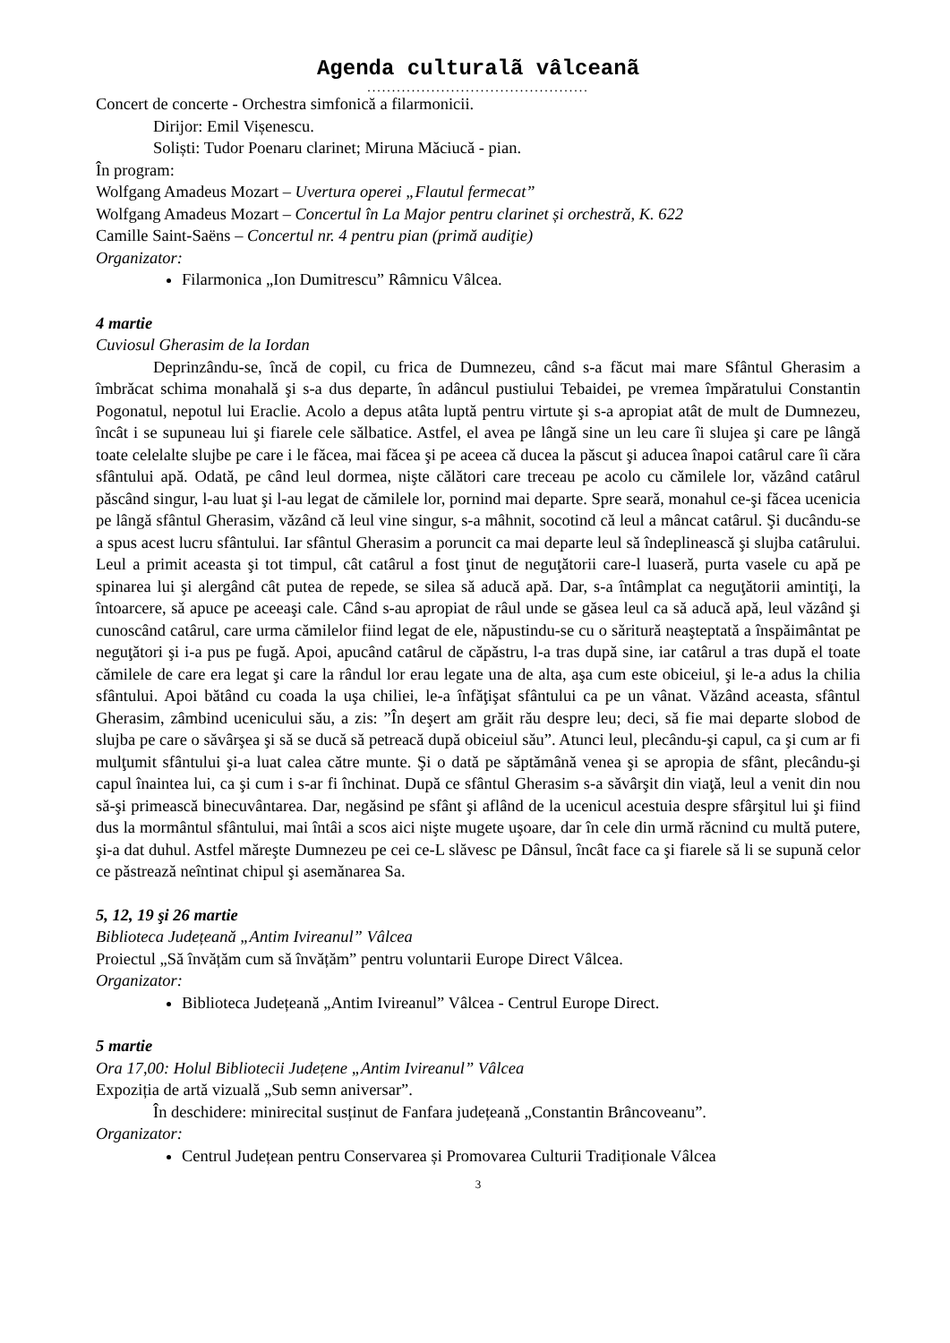Agenda culturalã vâlceanã
.............................................
Concert de concerte - Orchestra simfonică a filarmonicii.
Dirijor: Emil Vișenescu.
Soliști: Tudor Poenaru clarinet; Miruna Măciucă - pian.
În program:
Wolfgang Amadeus Mozart – Uvertura operei „Flautul fermecat”
Wolfgang Amadeus Mozart – Concertul în La Major pentru clarinet și orchestră, K. 622
Camille Saint-Saëns – Concertul nr. 4 pentru pian (primă audiţie)
Organizator:
Filarmonica „Ion Dumitrescu” Râmnicu Vâlcea.
4 martie
Cuviosul Gherasim de la Iordan
Deprinzându-se, încă de copil, cu frica de Dumnezeu, când s-a făcut mai mare Sfântul Gherasim a îmbrăcat schima monahală şi s-a dus departe, în adâncul pustiului Tebaidei, pe vremea împăratului Constantin Pogonatul, nepotul lui Eraclie. Acolo a depus atâta luptă pentru virtute şi s-a apropiat atât de mult de Dumnezeu, încât i se supuneau lui şi fiarele cele sălbatice. Astfel, el avea pe lângă sine un leu care îi slujea şi care pe lângă toate celelalte slujbe pe care i le făcea, mai făcea şi pe aceea că ducea la păscut şi aducea înapoi catârul care îi căra sfântului apă. Odată, pe când leul dormea, nişte călători care treceau pe acolo cu cămilele lor, văzând catârul păscând singur, l-au luat şi l-au legat de cămilele lor, pornind mai departe. Spre seară, monahul ce-şi făcea ucenicia pe lângă sfântul Gherasim, văzând că leul vine singur, s-a mâhnit, socotind că leul a mâncat catârul. Şi ducându-se a spus acest lucru sfântului. Iar sfântul Gherasim a poruncit ca mai departe leul să îndeplinească şi slujba catârului. Leul a primit aceasta şi tot timpul, cât catârul a fost ţinut de neguţătorii care-l luaseră, purta vasele cu apă pe spinarea lui şi alergând cât putea de repede, se silea să aducă apă. Dar, s-a întâmplat ca neguţătorii amintiţi, la întoarcere, să apuce pe aceeaşi cale. Când s-au apropiat de râul unde se găsea leul ca să aducă apă, leul văzând şi cunoscând catârul, care urma cămilelor fiind legat de ele, năpustindu-se cu o săritură neaşteptată a înspăimântat pe neguţători şi i-a pus pe fugă. Apoi, apucând catârul de căpăstru, l-a tras după sine, iar catârul a tras după el toate cămilele de care era legat şi care la rândul lor erau legate una de alta, aşa cum este obiceiul, şi le-a adus la chilia sfântului. Apoi bătând cu coada la uşa chiliei, le-a înfăţişat sfântului ca pe un vânat. Văzând aceasta, sfântul Gherasim, zâmbind ucenicului său, a zis: ”În deşert am grăit rău despre leu; deci, să fie mai departe slobod de slujba pe care o săvârşea şi să se ducă să petreacă după obiceiul său”. Atunci leul, plecându-şi capul, ca şi cum ar fi mulţumit sfântului şi-a luat calea către munte. Şi o dată pe săptămână venea şi se apropia de sfânt, plecându-şi capul înaintea lui, ca şi cum i s-ar fi închinat. După ce sfântul Gherasim s-a săvârşit din viaţă, leul a venit din nou să-şi primească binecuvântarea. Dar, negăsind pe sfânt şi aflând de la ucenicul acestuia despre sfârşitul lui şi fiind dus la mormântul sfântului, mai întâi a scos aici nişte mugete uşoare, dar în cele din urmă răcnind cu multă putere, şi-a dat duhul. Astfel măreşte Dumnezeu pe cei ce-L slăvesc pe Dânsul, încât face ca şi fiarele să li se supună celor ce păstrează neîntinat chipul şi asemănarea Sa.
5, 12, 19 şi 26 martie
Biblioteca Județeană „Antim Ivireanul” Vâlcea
Proiectul „Să învățăm cum să învățăm” pentru voluntarii Europe Direct Vâlcea.
Organizator:
Biblioteca Județeană „Antim Ivireanul” Vâlcea - Centrul Europe Direct.
5 martie
Ora 17,00: Holul Bibliotecii Județene „Antim Ivireanul” Vâlcea
Expoziția de artă vizuală „Sub semn aniversar”.
În deschidere: minirecital susținut de Fanfara județeană „Constantin Brâncoveanu”.
Organizator:
Centrul Județean pentru Conservarea și Promovarea Culturii Tradiționale Vâlcea
3